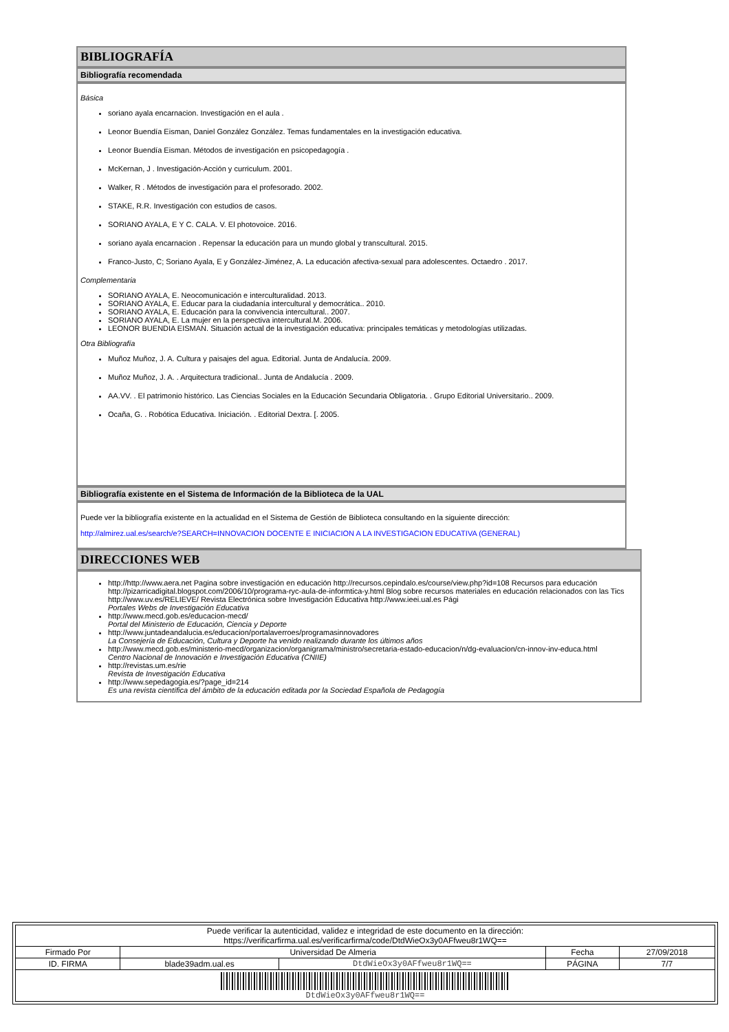BIBLIOGRAFÍA
Bibliografía recomendada
Básica
soriano ayala encarnacion. Investigación en el aula .
Leonor Buendía Eisman, Daniel González González. Temas fundamentales en la investigación educativa.
Leonor Buendía Eisman. Métodos de investigación en psicopedagogía .
McKernan, J . Investigación-Acción y curriculum. 2001.
Walker, R . Métodos de investigación para el profesorado. 2002.
STAKE, R.R. Investigación con estudios de casos.
SORIANO AYALA, E Y C. CALA. V. El photovoice. 2016.
soriano ayala encarnacion . Repensar la educación para un mundo global y transcultural. 2015.
Franco-Justo, C; Soriano Ayala, E y González-Jiménez, A. La educación afectiva-sexual para adolescentes. Octaedro . 2017.
Complementaria
SORIANO AYALA, E. Neocomunicación e interculturalidad. 2013.
SORIANO AYALA, E. Educar para la ciudadanía intercultural y democrática.. 2010.
SORIANO AYALA, E. Educación para la convivencia intercultural.. 2007.
SORIANO AYALA, E. La mujer en la perspectiva intercultural.M. 2006.
LEONOR BUENDIA EISMAN. Situación actual de la investigación educativa: principales temáticas y metodologías utilizadas.
Otra Bibliografía
Muñoz Muñoz, J. A. Cultura y paisajes del agua. Editorial. Junta de Andalucía. 2009.
Muñoz Muñoz, J. A. . Arquitectura tradicional.. Junta de Andalucía . 2009.
AA.VV. . El patrimonio histórico. Las Ciencias Sociales en la Educación Secundaria Obligatoria. . Grupo Editorial Universitario.. 2009.
Ocaña, G. . Robótica Educativa. Iniciación. . Editorial Dextra. [. 2005.
Bibliografía existente en el Sistema de Información de la Biblioteca de la UAL
Puede ver la bibliografía existente en la actualidad en el Sistema de Gestión de Biblioteca consultando en la siguiente dirección:
http://almirez.ual.es/search/e?SEARCH=INNOVACION DOCENTE E INICIACION A LA INVESTIGACION EDUCATIVA (GENERAL)
DIRECCIONES WEB
http://http://www.aera.net Pagina sobre investigación en educación http://recursos.cepindalo.es/course/view.php?id=108 Recursos para educación http://pizarricadigital.blogspot.com/2006/10/programa-ryc-aula-de-informtica-y.html Blog sobre recursos materiales en educación relacionados con las Tics http://www.uv.es/RELIEVE/ Revista Electrónica sobre Investigación Educativa http://www.ieei.ual.es Pági
Portales Webs de Investigación Educativa
http://www.mecd.gob.es/educacion-mecd/
Portal del Ministerio de Educación, Ciencia y Deporte
http://www.juntadeandalucia.es/educacion/portalaverroes/programasinnovadores
La Consejería de Educación, Cultura y Deporte ha venido realizando durante los últimos años
http://www.mecd.gob.es/ministerio-mecd/organizacion/organigrama/ministro/secretaria-estado-educacion/n/dg-evaluacion/cn-innov-inv-educa.html
Centro Nacional de Innovación e Investigación Educativa (CNIIE)
http://revistas.um.es/rie
Revista de Investigación Educativa
http://www.sepedagogia.es/?page_id=214
Es una revista científica del ámbito de la educación editada por la Sociedad Española de Pedagogía
| Puede verificar la autenticidad, validez e integridad de este documento en la dirección: https://verificarfirma.ual.es/verificarfirma/code/DtdWieOx3y0AFfweu8r1WQ== | | | | |
| Firmado Por | Universidad De Almeria | | Fecha | 27/09/2018 |
| ID. FIRMA | blade39adm.ual.es | DtdWieOx3y0AFfweu8r1WQ== | PÁGINA | 7/7 |
| DtdWieOx3y0AFfweu8r1WQ== | | | | |